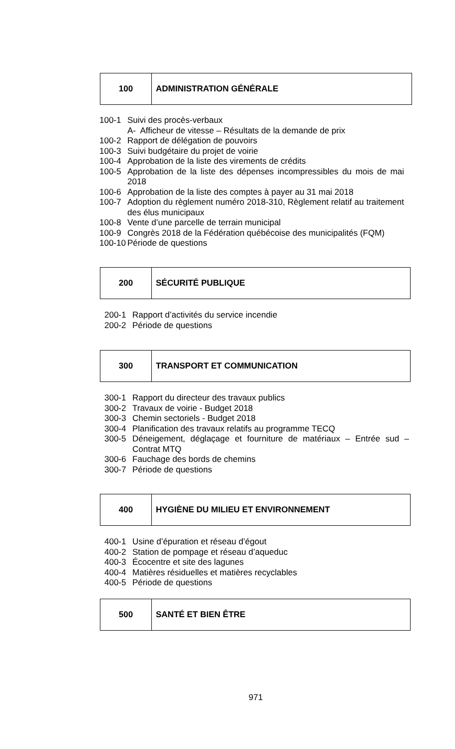| 100 | ADMINISTRATION GÉNÉRALE |
100-1 Suivi des procès-verbaux
A- Afficheur de vitesse – Résultats de la demande de prix
100-2 Rapport de délégation de pouvoirs
100-3 Suivi budgétaire du projet de voirie
100-4 Approbation de la liste des virements de crédits
100-5 Approbation de la liste des dépenses incompressibles du mois de mai 2018
100-6 Approbation de la liste des comptes à payer au 31 mai 2018
100-7 Adoption du règlement numéro 2018-310, Règlement relatif au traitement des élus municipaux
100-8 Vente d’une parcelle de terrain municipal
100-9 Congrès 2018 de la Fédération québécoise des municipalités (FQM)
100-10 Période de questions
| 200 | SÉCURITÉ PUBLIQUE |
200-1 Rapport d’activités du service incendie
200-2 Période de questions
| 300 | TRANSPORT ET COMMUNICATION |
300-1 Rapport du directeur des travaux publics
300-2 Travaux de voirie - Budget 2018
300-3 Chemin sectoriels - Budget 2018
300-4 Planification des travaux relatifs au programme TECQ
300-5 Déneigement, déglaçage et fourniture de matériaux – Entrée sud – Contrat MTQ
300-6 Fauchage des bords de chemins
300-7 Période de questions
| 400 | HYGIÈNE DU MILIEU ET ENVIRONNEMENT |
400-1 Usine d’épuration et réseau d’égout
400-2 Station de pompage et réseau d’aqueduc
400-3 Écocentre et site des lagunes
400-4 Matières résiduelles et matières recyclables
400-5 Période de questions
| 500 | SANTÉ ET BIEN ÊTRE |
971